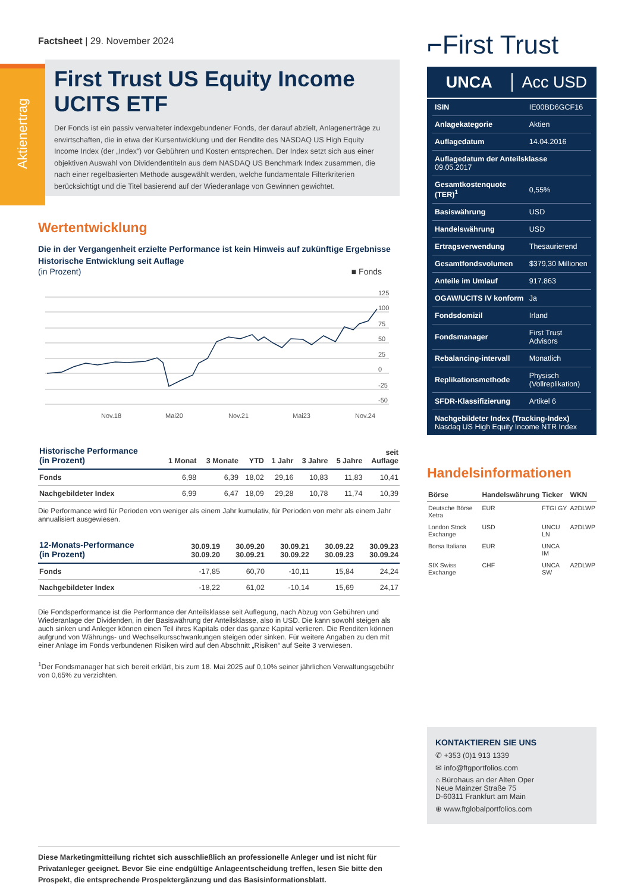Aktienertrag
Factsheet | 29. November 2024
First Trust US Equity Income UCITS ETF
Der Fonds ist ein passiv verwalteter indexgebundener Fonds, der darauf abzielt, Anlagenerträge zu erwirtschaften, die in etwa der Kursentwicklung und der Rendite des NASDAQ US High Equity Income Index (der „Index“) vor Gebühren und Kosten entsprechen. Der Index setzt sich aus einer objektiven Auswahl von Dividendentiteln aus dem NASDAQ US Benchmark Index zusammen, die nach einer regelbasierten Methode ausgewählt werden, welche fundamentale Filterkriterien berücksichtigt und die Titel basierend auf der Wiederanlage von Gewinnen gewichtet.
Wertentwicklung
Die in der Vergangenheit erzielte Performance ist kein Hinweis auf zukünftige Ergebnisse
Historische Entwicklung seit Auflage
(in Prozent) ■ Fonds
125
100
75
50
25
0
-25
-50
Nov.18
Mai20
Nov.21
Mai23
Nov.24
| Historische Performance (in Prozent) | 1 Monat | 3 Monate | YTD | 1 Jahr | 3 Jahre | 5 Jahre | seit Auflage |
| --- | --- | --- | --- | --- | --- | --- | --- |
| Fonds | 6,98 | 6,39 | 18,02 | 29,16 | 10,83 | 11,83 | 10,41 |
| Nachgebildeter Index | 6,99 | 6,47 | 18,09 | 29,28 | 10,78 | 11,74 | 10,39 |
Die Performance wird für Perioden von weniger als einem Jahr kumulativ, für Perioden von mehr als einem Jahr annualisiert ausgewiesen.
| 12-Monats-Performance (in Prozent) | 30.09.19 30.09.20 | 30.09.20 30.09.21 | 30.09.21 30.09.22 | 30.09.22 30.09.23 | 30.09.23 30.09.24 |
| --- | --- | --- | --- | --- | --- |
| Fonds | -17,85 | 60,70 | -10,11 | 15,84 | 24,24 |
| Nachgebildeter Index | -18,22 | 61,02 | -10,14 | 15,69 | 24,17 |
Die Fondsperformance ist die Performance der Anteilsklasse seit Auflegung, nach Abzug von Gebühren und Wiederanlage der Dividenden, in der Basiswährung der Anteilsklasse, also in USD. Die kann sowohl steigen als auch sinken und Anleger können einen Teil ihres Kapitals oder das ganze Kapital verlieren. Die Renditen können aufgrund von Währungs- und Wechselkursschwankungen steigen oder sinken. Für weitere Angaben zu den mit einer Anlage im Fonds verbundenen Risiken wird auf den Abschnitt „Risiken“ auf Seite 3 verwiesen.
<sup>1</sup> Der Fondsmanager hat sich bereit erklärt, bis zum 18. Mai 2025 auf 0,10% seiner jährlichen Verwaltungsgebühr von 0,65% zu verzichten.
Diese Marketingmitteilung richtet sich ausschließlich an professionelle Anleger und ist nicht für Privatanleger geeignet. Bevor Sie eine endgültige Anlageentscheidung treffen, lesen Sie bitte den Prospekt, die entsprechende Prospektergänzung und das Basisinformationsblatt.
⌐First Trust
UNCA Acc USD
| ISIN | IE00BD6GCF16 |
| Anlagekategorie | Aktien |
| Auflagedatum | 14.04.2016 |
| Auflagedatum der Anteilsklasse 09.05.2017 | |
| Gesamtkostenquote (TER)<sup>1</sup> | 0,55% |
| Basiswährung | USD |
| Handelswährung | USD |
| Ertragsverwendung | Thesaurierend |
| Gesamtfondsvolumen | $379,30 Millionen |
| Anteile im Umlauf | 917.863 |
| OGAW/UCITS IV konform | Ja |
| Fondsdomizil | Irland |
| Fondsmanager | First Trust Advisors |
| Rebalancing-intervall | Monatlich |
| Replikationsmethode | Physisch (Vollreplikation) |
| SFDR-Klassifizierung | Artikel 6 |
| Nachgebildeter Index (Tracking-Index) Nasdaq US High Equity Income NTR Index | |
Handelsinformationen
| Börse | Handelswährung | Ticker | WKN |
| --- | --- | --- | --- |
| Deutsche Börse Xetra | EUR | FTGI GY | A2DLWP |
| London Stock Exchange | USD | UNCU LN | A2DLWP |
| Borsa Italiana | EUR | UNCA IM | |
| SIX Swiss Exchange | CHF | UNCA SW | A2DLWP |
KONTAKTIEREN SIE UNS
✆ +353 (0)1 913 1339
✉ info@ftgportfolios.com
⌂ Bürohaus an der Alten Oper
Neue Mainzer Straße 75
D-60311 Frankfurt am Main
⊕ www.ftglobalportfolios.com